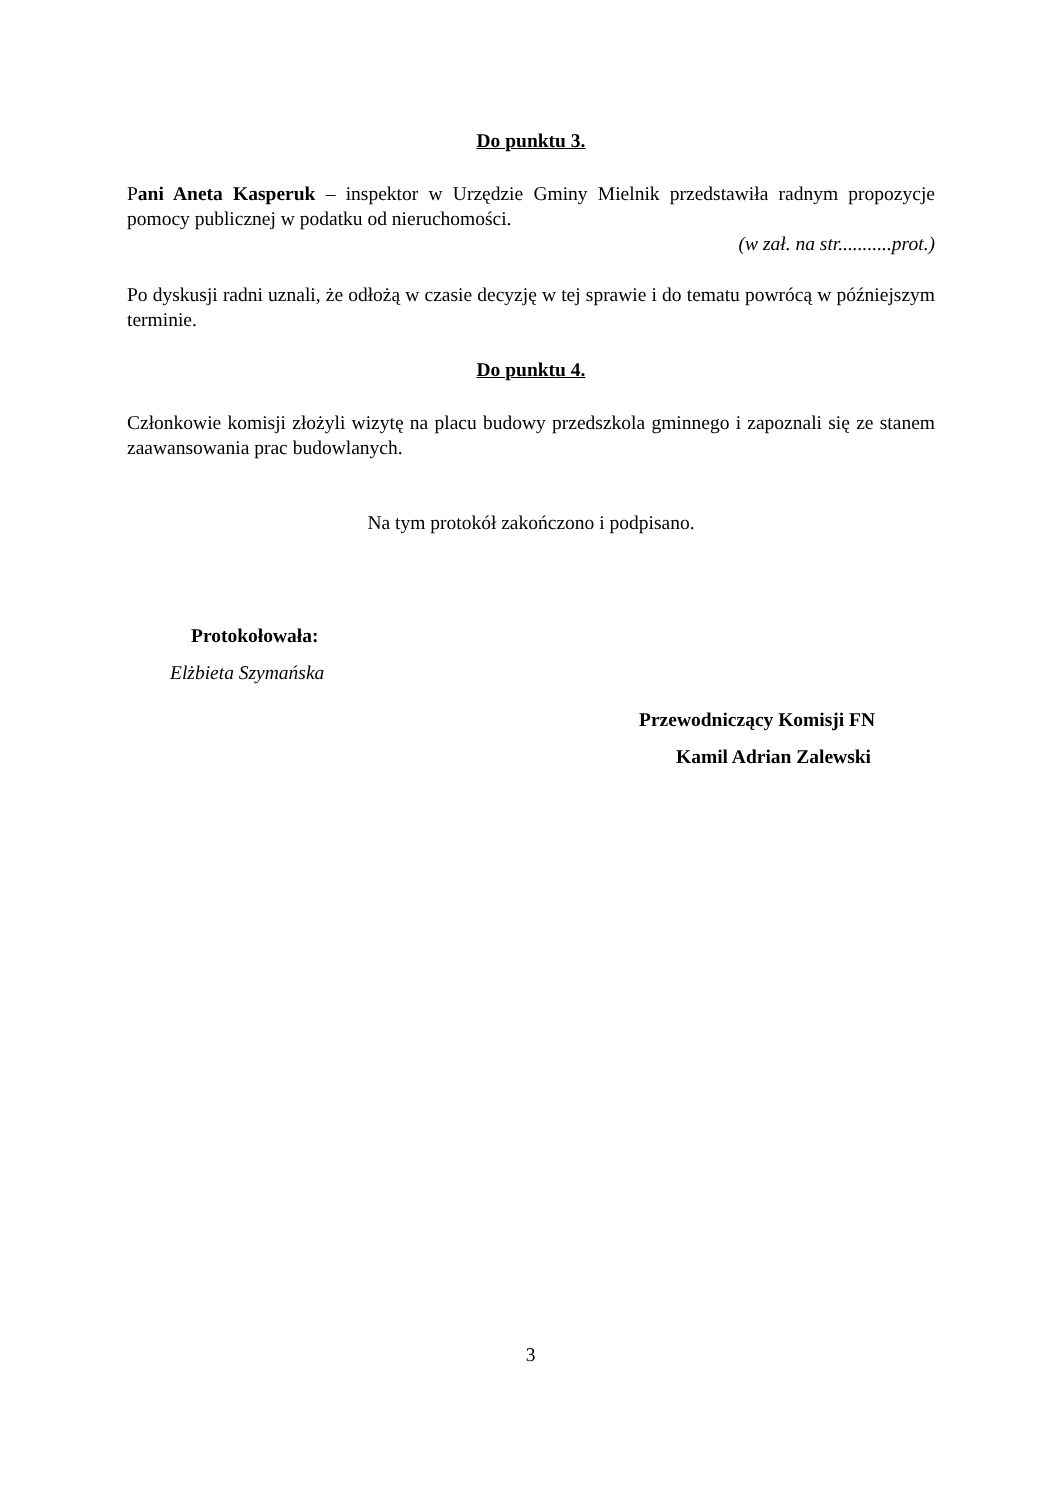Do punktu 3.
Pani Aneta Kasperuk – inspektor w Urzędzie Gminy Mielnik przedstawiła radnym propozycje pomocy publicznej w podatku od nieruchomości.
(w zał. na str...........prot.)
Po dyskusji radni uznali, że odłożą w czasie decyzję w tej sprawie i do tematu powrócą w późniejszym terminie.
Do punktu 4.
Członkowie komisji złożyli wizytę na placu budowy przedszkola gminnego i zapoznali się ze stanem zaawansowania prac budowlanych.
Na tym protokół zakończono i podpisano.
Protokołowała:
Elżbieta Szymańska
Przewodniczący Komisji FN
Kamil Adrian Zalewski
3